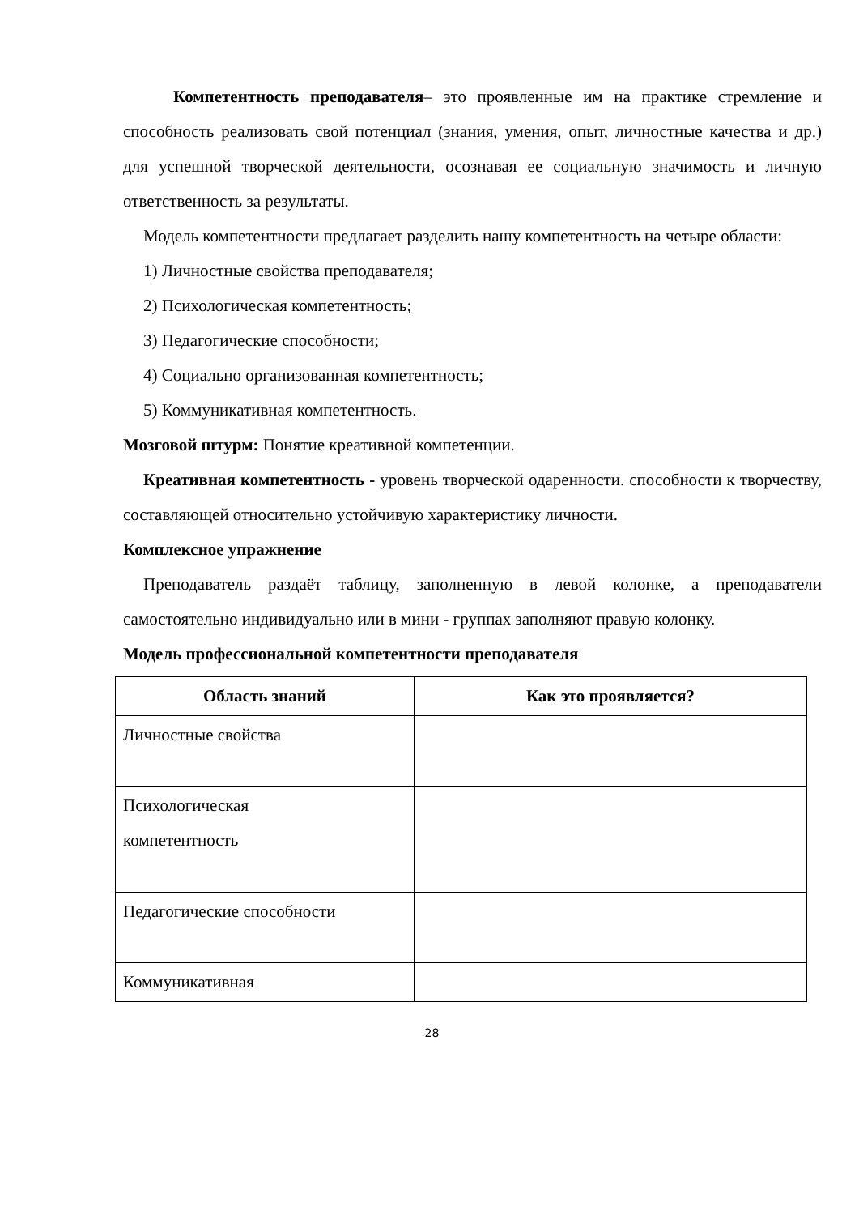Компетентность преподавателя– это проявленные им на практике стремление и способность реализовать свой потенциал (знания, умения, опыт, личностные качества и др.) для успешной творческой деятельности, осознавая ее социальную значимость и личную ответственность за результаты.
Модель компетентности предлагает разделить нашу компетентность на четыре области:
1) Личностные свойства преподавателя;
2) Психологическая компетентность;
3) Педагогические способности;
4) Социально организованная компетентность;
5) Коммуникативная компетентность.
Мозговой штурм: Понятие креативной компетенции.
Креативная компетентность - уровень творческой одаренности. способности к творчеству, составляющей относительно устойчивую характеристику личности.
Комплексное упражнение
Преподаватель раздаёт таблицу, заполненную в левой колонке, а преподаватели самостоятельно индивидуально или в мини - группах заполняют правую колонку.
Модель профессиональной компетентности преподавателя
| Область знаний | Как это проявляется? |
| --- | --- |
| Личностные свойства | |
| Психологическая компетентность | |
| Педагогические способности | |
| Коммуникативная | |
28